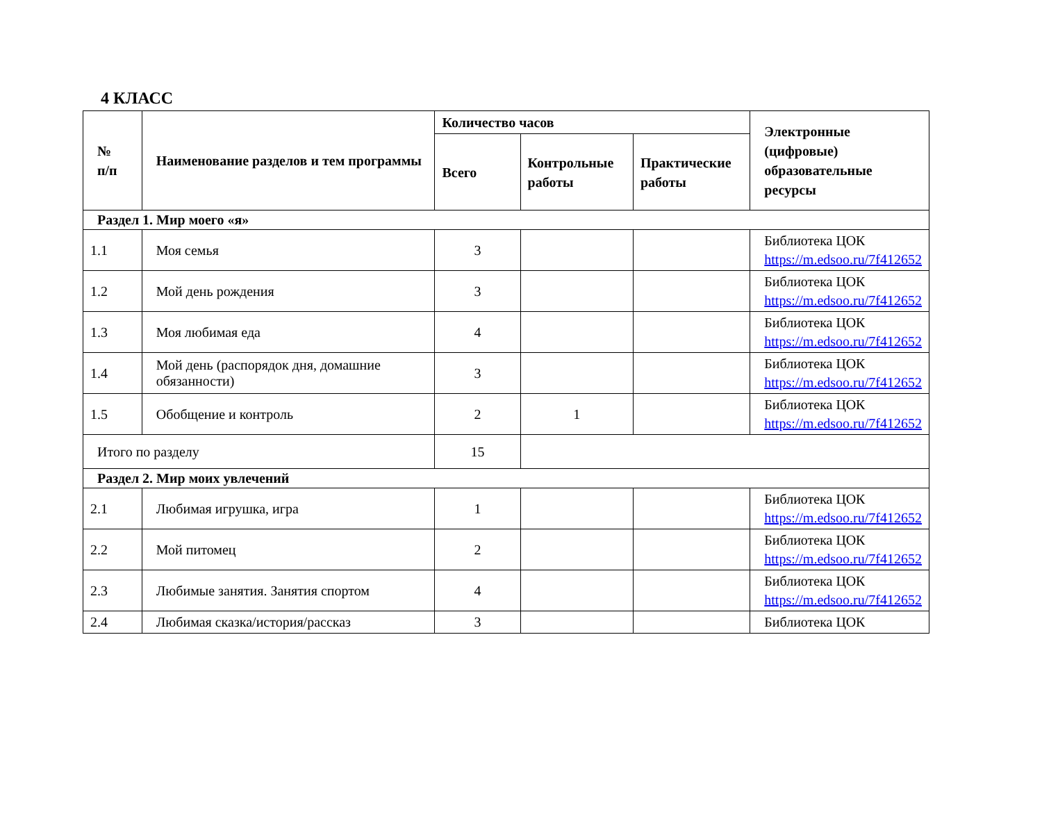4 КЛАСС
| № п/п | Наименование разделов и тем программы | Количество часов | | | Электронные (цифровые) образовательные ресурсы |
| --- | --- | --- | --- | --- | --- |
| | | Всего | Контрольные работы | Практические работы | |
| Раздел 1. Мир моего «я» | | | | | |
| 1.1 | Моя семья | 3 | | | Библиотека ЦОК https://m.edsoo.ru/7f412652 |
| 1.2 | Мой день рождения | 3 | | | Библиотека ЦОК https://m.edsoo.ru/7f412652 |
| 1.3 | Моя любимая еда | 4 | | | Библиотека ЦОК https://m.edsoo.ru/7f412652 |
| 1.4 | Мой день (распорядок дня, домашние обязанности) | 3 | | | Библиотека ЦОК https://m.edsoo.ru/7f412652 |
| 1.5 | Обобщение и контроль | 2 | 1 | | Библиотека ЦОК https://m.edsoo.ru/7f412652 |
| Итого по разделу | | 15 | | | |
| Раздел 2. Мир моих увлечений | | | | | |
| 2.1 | Любимая игрушка, игра | 1 | | | Библиотека ЦОК https://m.edsoo.ru/7f412652 |
| 2.2 | Мой питомец | 2 | | | Библиотека ЦОК https://m.edsoo.ru/7f412652 |
| 2.3 | Любимые занятия. Занятия спортом | 4 | | | Библиотека ЦОК https://m.edsoo.ru/7f412652 |
| 2.4 | Любимая сказка/история/рассказ | 3 | | | Библиотека ЦОК |